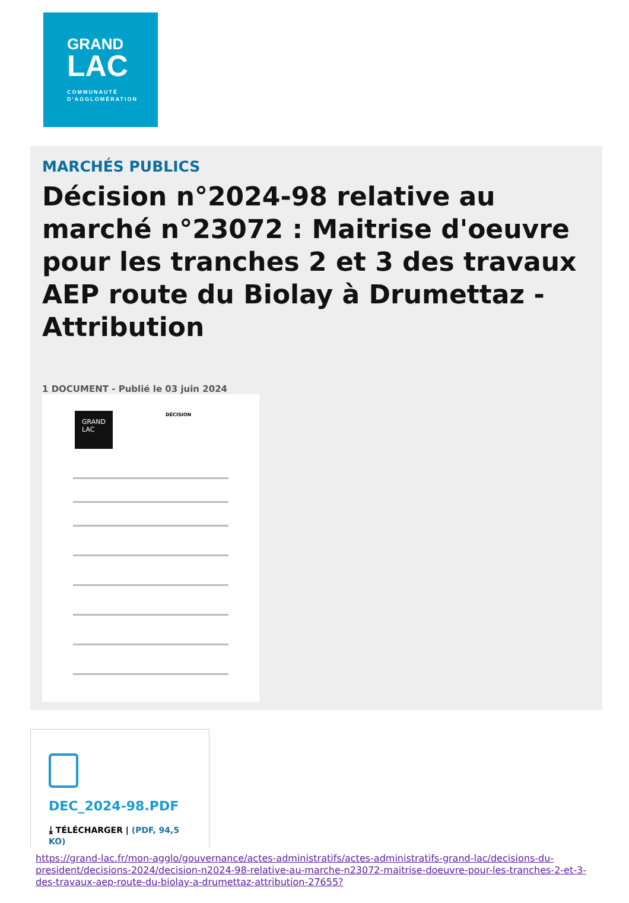GRAND
LAC
COMMUNAUTÉ
D'AGGLOMÉRATION
MARCHÉS PUBLICS
Décision n°2024-98 relative au marché n°23072 : Maitrise d'oeuvre pour les tranches 2 et 3 des travaux AEP route du Biolay à Drumettaz - Attribution
1 DOCUMENT - Publié le 03 juin 2024
GRAND LAC DÉCISION
DEC_2024-98.PDF
⤓ TÉLÉCHARGER | (PDF, 94,5 KO)
https://grand-lac.fr/mon-agglo/gouvernance/actes-administratifs/actes-administratifs-grand-lac/decisions-du-president/decisions-2024/decision-n2024-98-relative-au-marche-n23072-maitrise-doeuvre-pour-les-tranches-2-et-3-des-travaux-aep-route-du-biolay-a-drumettaz-attribution-27655?